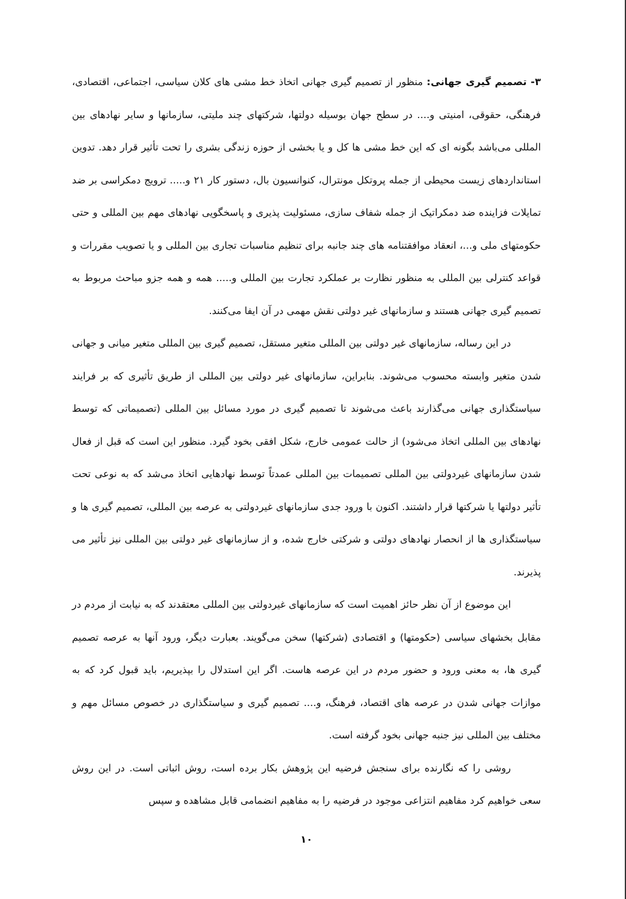۳- تصمیم گیری جهانی: منظور از تصمیم گیری جهانی اتخاذ خط مشی های کلان سیاسی، اجتماعی، اقتصادی، فرهنگی، حقوقی، امنیتی و.... در سطح جهان بوسیله دولتها، شرکتهای چند ملیتی، سازمانها و سایر نهادهای بین المللی می‌باشد بگونه ای که این خط مشی ها کل و یا بخشی از حوزه زندگی بشری را تحت تأثیر قرار دهد. تدوین استانداردهای زیست محیطی از جمله پروتکل مونترال، کنوانسیون بال، دستور کار ۲۱ و..... ترویج دمکراسی بر ضد تمایلات فزاینده ضد دمکراتیک از جمله شفاف سازی، مسئولیت پذیری و پاسخگویی نهادهای مهم بین المللی و حتی حکومتهای ملی و...، انعقاد موافقتنامه های چند جانبه برای تنظیم مناسبات تجاری بین المللی و یا تصویب مقررات و قواعد کنترلی بین المللی به منظور نظارت بر عملکرد تجارت بین المللی و..... همه و همه جزو مباحث مربوط به تصمیم گیری جهانی هستند و سازمانهای غیر دولتی نقش مهمی در آن ایفا می‌کنند.
در این رساله، سازمانهای غیر دولتی بین المللی متغیر مستقل، تصمیم گیری بین المللی متغیر میانی و جهانی شدن متغیر وابسته محسوب می‌شوند. بنابراین، سازمانهای غیر دولتی بین المللی از طریق تأثیری که بر فرایند سیاستگذاری جهانی می‌گذارند باعث می‌شوند تا تصمیم گیری در مورد مسائل بین المللی (تصمیماتی که توسط نهادهای بین المللی اتخاذ می‌شود) از حالت عمومی خارج، شکل افقی بخود گیرد. منظور این است که قبل از فعال شدن سازمانهای غیردولتی بین المللی تصمیمات بین المللی عمدتاً توسط نهادهایی اتخاذ می‌شد که به نوعی تحت تأثیر دولتها یا شرکتها قرار داشتند. اکنون با ورود جدی سازمانهای غیردولتی به عرصه بین المللی، تصمیم گیری ها و سیاستگذاری ها از انحصار نهادهای دولتی و شرکتی خارج شده، و از سازمانهای غیر دولتی بین المللی نیز تأثیر می پذیرند.
این موضوع از آن نظر حائز اهمیت است که سازمانهای غیردولتی بین المللی معتقدند که به نیابت از مردم در مقابل بخشهای سیاسی (حکومتها) و اقتصادی (شرکتها) سخن می‌گویند. بعبارت دیگر، ورود آنها به عرصه تصمیم گیری ها، به معنی ورود و حضور مردم در این عرصه هاست. اگر این استدلال را بپذیریم، باید قبول کرد که به موازات جهانی شدن در عرصه های اقتصاد، فرهنگ، و.... تصمیم گیری و سیاستگذاری در خصوص مسائل مهم و مختلف بین المللی نیز جنبه جهانی بخود گرفته است.
روشی را که نگارنده برای سنجش فرضیه این پژوهش بکار برده است، روش اثباتی است. در این روش سعی خواهیم کرد مفاهیم انتزاعی موجود در فرضیه را به مفاهیم انضمامی قابل مشاهده و سپس
۱۰